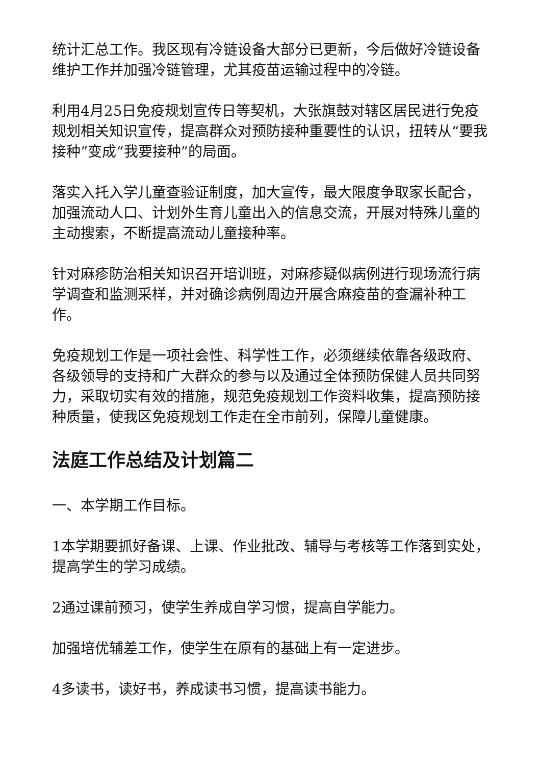统计汇总工作。我区现有冷链设备大部分已更新，今后做好冷链设备维护工作并加强冷链管理，尤其疫苗运输过程中的冷链。
利用4月25日免疫规划宣传日等契机，大张旗鼓对辖区居民进行免疫规划相关知识宣传，提高群众对预防接种重要性的认识，扭转从“要我接种”变成“我要接种”的局面。
落实入托入学儿童查验证制度，加大宣传，最大限度争取家长配合，加强流动人口、计划外生育儿童出入的信息交流，开展对特殊儿童的主动搜索，不断提高流动儿童接种率。
针对麻疹防治相关知识召开培训班，对麻疹疑似病例进行现场流行病学调查和监测采样，并对确诊病例周边开展含麻疫苗的查漏补种工作。
免疫规划工作是一项社会性、科学性工作，必须继续依靠各级政府、各级领导的支持和广大群众的参与以及通过全体预防保健人员共同努力，采取切实有效的措施，规范免疫规划工作资料收集，提高预防接种质量，使我区免疫规划工作走在全市前列，保障儿童健康。
法庭工作总结及计划篇二
一、本学期工作目标。
1本学期要抓好备课、上课、作业批改、辅导与考核等工作落到实处，提高学生的学习成绩。
2通过课前预习，使学生养成自学习惯，提高自学能力。
加强培优辅差工作，使学生在原有的基础上有一定进步。
4多读书，读好书，养成读书习惯，提高读书能力。